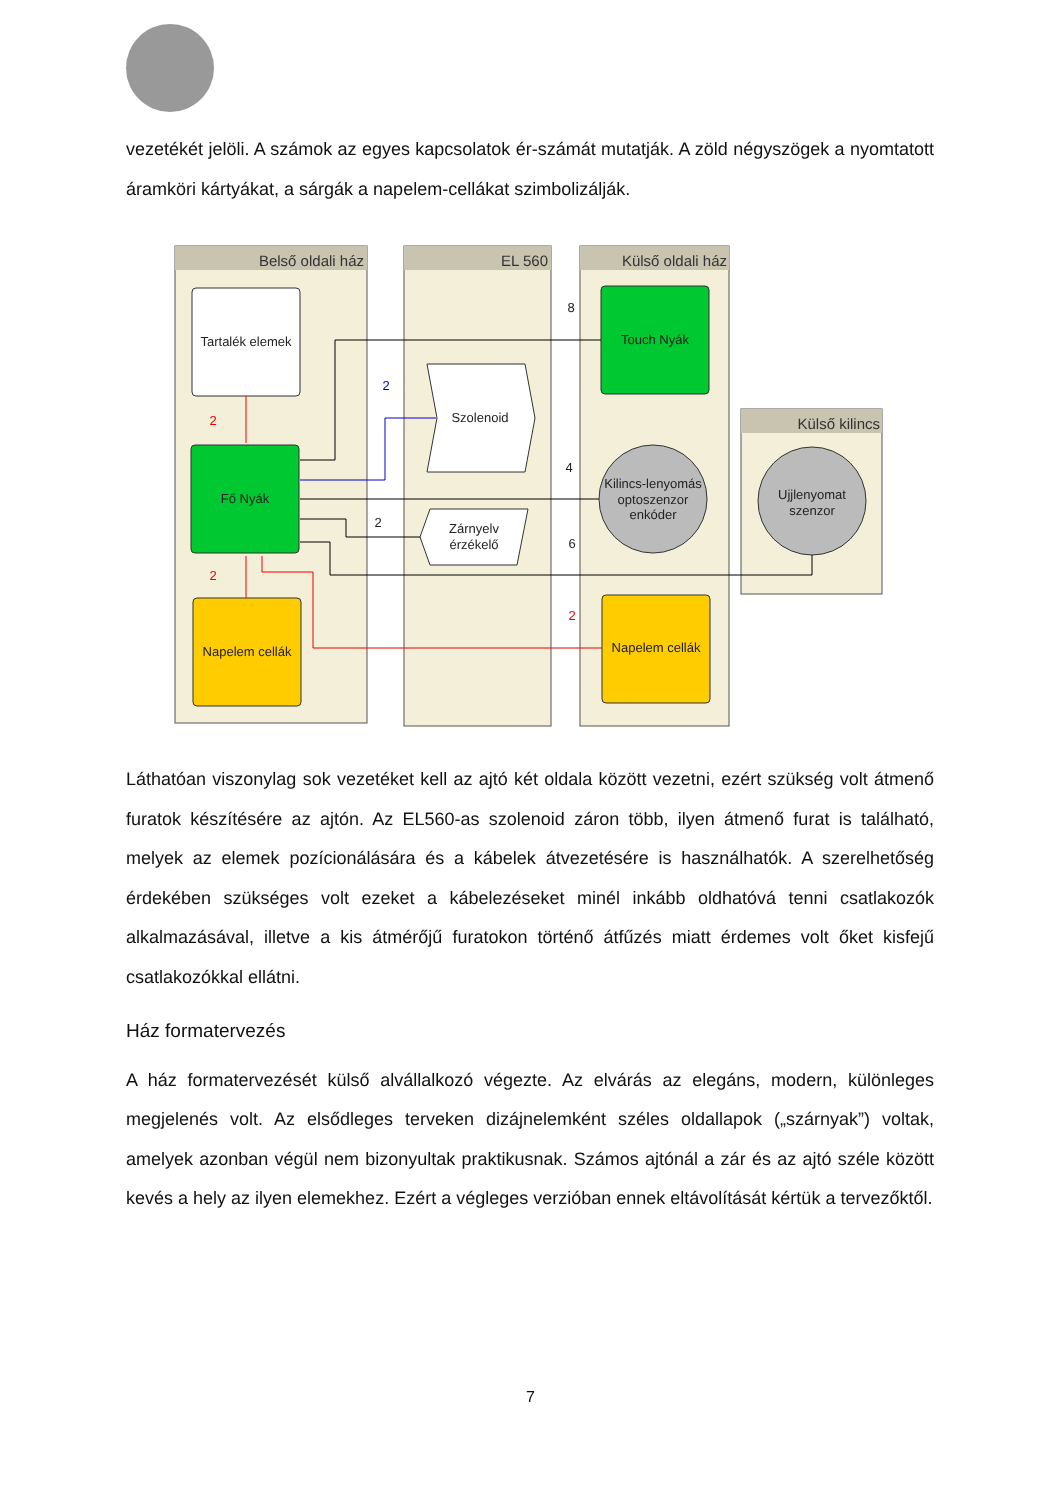vezetékét jelöli. A számok az egyes kapcsolatok ér-számát mutatják. A zöld négyszögek a nyomtatott áramköri kártyákat, a sárgák a napelem-cellákat szimbolizálják.
Belső oldali ház
EL 560
Külső oldali ház
Külső kilincs
Tartalék elemek
Fő Nyák
Napelem cellák
Touch Nyák
Napelem cellák
Kilincs-lenyomás
optoszenzor
enkóder
Ujjlenyomat
szenzor
Szolenoid
Zárnyelv
érzékelő
8
4
6
2
2
2
2
2
Láthatóan viszonylag sok vezetéket kell az ajtó két oldala között vezetni, ezért szükség volt átmenő furatok készítésére az ajtón. Az EL560-as szolenoid záron több, ilyen átmenő furat is található, melyek az elemek pozícionálására és a kábelek átvezetésére is használhatók. A szerelhetőség érdekében szükséges volt ezeket a kábelezéseket minél inkább oldhatóvá tenni csatlakozók alkalmazásával, illetve a kis átmérőjű furatokon történő átfűzés miatt érdemes volt őket kisfejű csatlakozókkal ellátni.
Ház formatervezés
A ház formatervezését külső alvállalkozó végezte. Az elvárás az elegáns, modern, különleges megjelenés volt. Az elsődleges terveken dizájnelemként széles oldallapok („szárnyak”) voltak, amelyek azonban végül nem bizonyultak praktikusnak. Számos ajtónál a zár és az ajtó széle között kevés a hely az ilyen elemekhez. Ezért a végleges verzióban ennek eltávolítását kértük a tervezőktől.
7